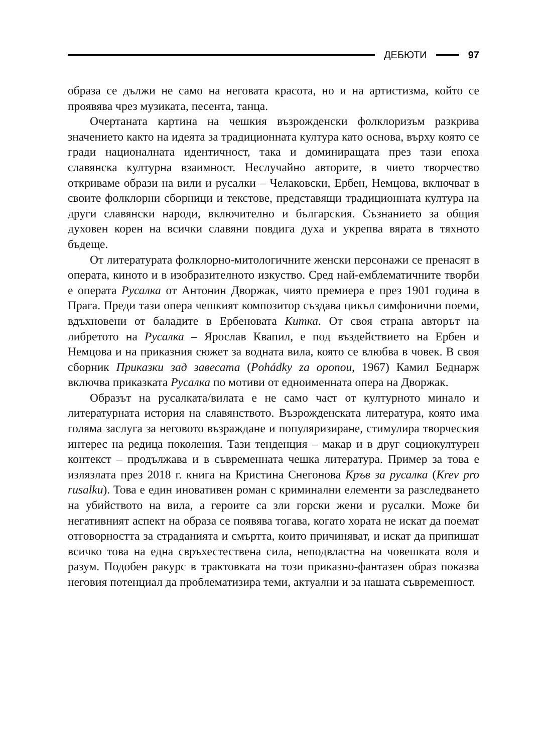ДЕБЮТИ 97
образа се дължи не само на неговата красота, но и на артистизма, който се проявява чрез музиката, песента, танца.
Очертаната картина на чешкия възрожденски фолклоризъм разкрива значението както на идеята за традиционната култура като основа, върху която се гради националната идентичност, така и доминиращата през тази епоха славянска културна взаимност. Неслучайно авторите, в чието творчество откриваме образи на вили и русалки – Челаковски, Ербен, Немцова, включват в своите фолклорни сборници и текстове, представящи традиционната култура на други славянски народи, включително и българския. Съзнанието за общия духовен корен на всички славяни повдига духа и укрепва вярата в тяхното бъдеще.
От литературата фолклорно-митологичните женски персонажи се пренасят в операта, киното и в изобразителното изкуство. Сред най-емблематичните творби е операта Русалка от Антонин Дворжак, чиято премиера е през 1901 година в Прага. Преди тази опера чешкият композитор създава цикъл симфонични поеми, вдъхновени от баладите в Ербеновата Китка. От своя страна авторът на либретото на Русалка – Ярослав Квапил, е под въздействието на Ербен и Немцова и на приказния сюжет за водната вила, която се влюбва в човек. В своя сборник Приказки зад завесата (Pohádky za oponou, 1967) Камил Беднарж включва приказката Русалка по мотиви от едноименната опера на Дворжак.
Образът на русалката/вилата е не само част от културното минало и литературната история на славянството. Възрожденската литература, която има голяма заслуга за неговото възраждане и популяризиране, стимулира творческия интерес на редица поколения. Тази тенденция – макар и в друг социокултурен контекст – продължава и в съвременната чешка литература. Пример за това е излязлата през 2018 г. книга на Кристина Снегонова Кръв за русалка (Krev pro rusalku). Това е един иновативен роман с криминални елементи за разследването на убийството на вила, а героите са зли горски жени и русалки. Може би негативният аспект на образа се появява тогава, когато хората не искат да поемат отговорността за страданията и смъртта, които причиняват, и искат да припишат всичко това на една свръхестествена сила, неподвластна на човешката воля и разум. Подобен ракурс в трактовката на този приказно-фантазен образ показва неговия потенциал да проблематизира теми, актуални и за нашата съвременност.